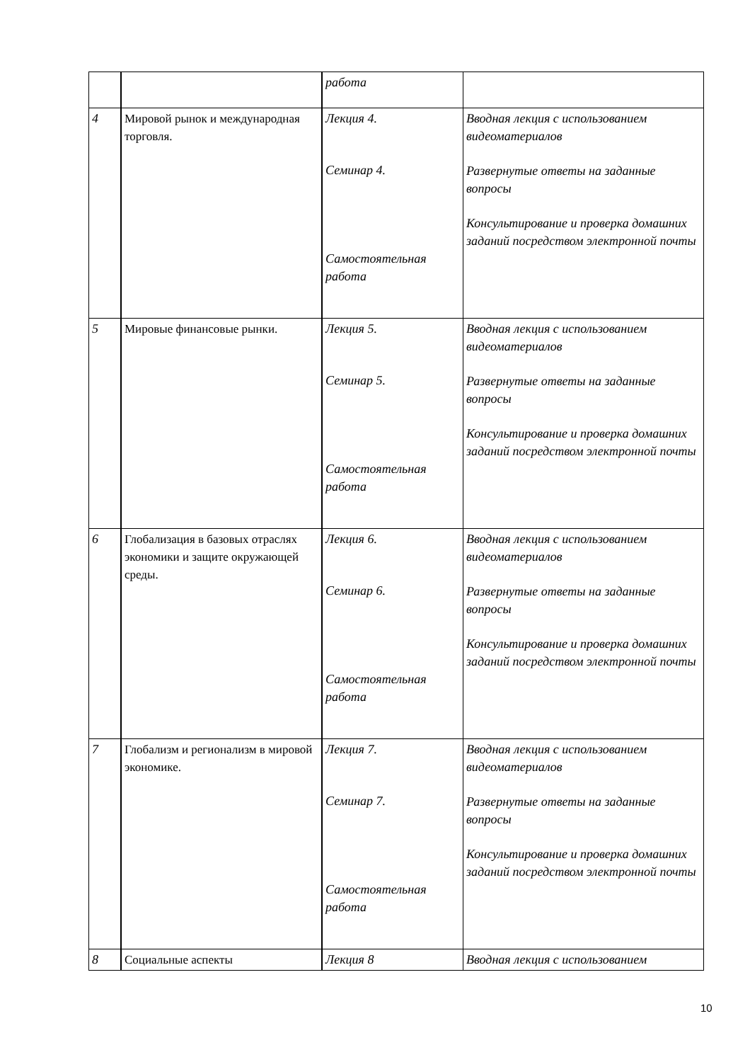| | | работа | |
| 4 | Мировой рынок и международная торговля. | Лекция 4. Семинар 4. Самостоятельная работа | Вводная лекция с использованием видеоматериалов Развернутые ответы на заданные вопросы Консультирование и проверка домашних заданий посредством электронной почты |
| 5 | Мировые финансовые рынки. | Лекция 5. Семинар 5. Самостоятельная работа | Вводная лекция с использованием видеоматериалов Развернутые ответы на заданные вопросы Консультирование и проверка домашних заданий посредством электронной почты |
| 6 | Глобализация в базовых отраслях экономики и защите окружающей среды. | Лекция 6. Семинар 6. Самостоятельная работа | Вводная лекция с использованием видеоматериалов Развернутые ответы на заданные вопросы Консультирование и проверка домашних заданий посредством электронной почты |
| 7 | Глобализм и регионализм в мировой экономике. | Лекция 7. Семинар 7. Самостоятельная работа | Вводная лекция с использованием видеоматериалов Развернутые ответы на заданные вопросы Консультирование и проверка домашних заданий посредством электронной почты |
| 8 | Социальные аспекты | Лекция 8 | Вводная лекция с использованием |
10